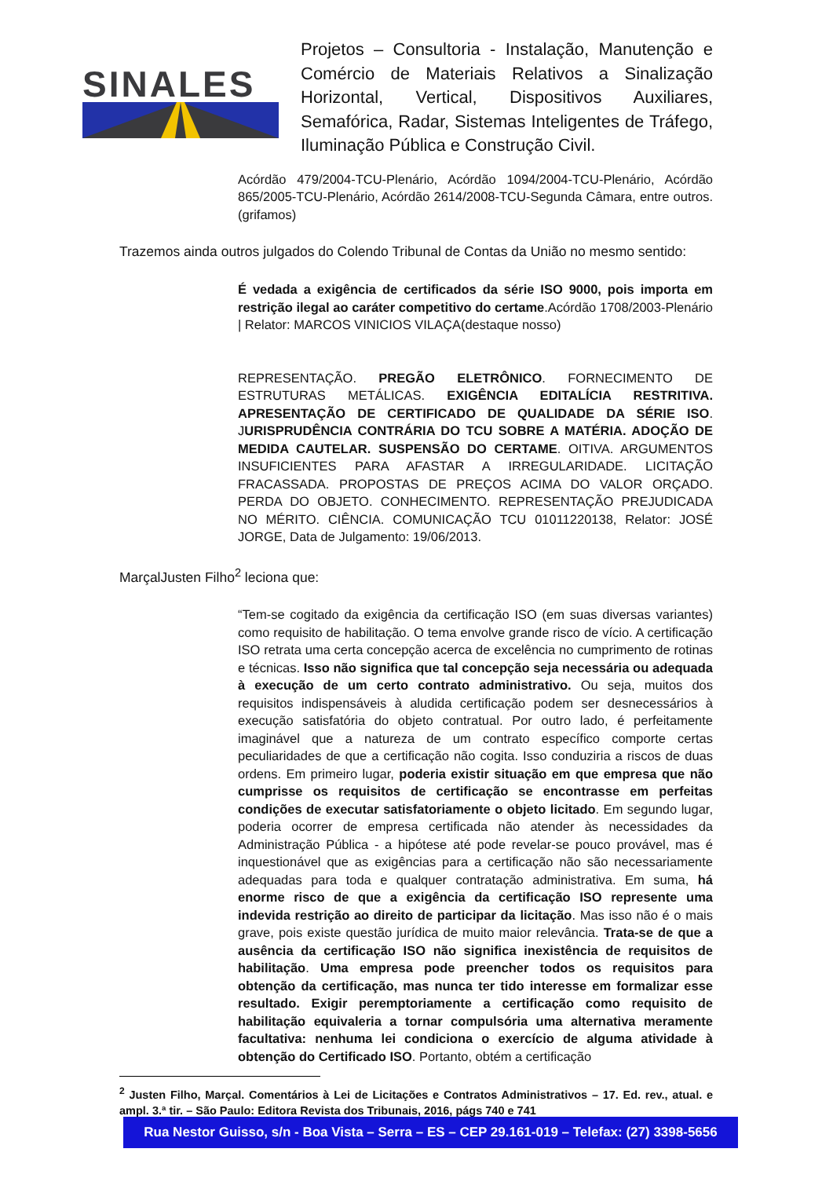SINALES
Projetos – Consultoria - Instalação, Manutenção e Comércio de Materiais Relativos a Sinalização Horizontal, Vertical, Dispositivos Auxiliares, Semafórica, Radar, Sistemas Inteligentes de Tráfego, Iluminação Pública e Construção Civil.
Acórdão 479/2004-TCU-Plenário, Acórdão 1094/2004-TCU-Plenário, Acórdão 865/2005-TCU-Plenário, Acórdão 2614/2008-TCU-Segunda Câmara, entre outros.(grifamos)
Trazemos ainda outros julgados do Colendo Tribunal de Contas da União no mesmo sentido:
É vedada a exigência de certificados da série ISO 9000, pois importa em restrição ilegal ao caráter competitivo do certame.Acórdão 1708/2003-Plenário | Relator: MARCOS VINICIOS VILAÇA(destaque nosso)
REPRESENTAÇÃO. PREGÃO ELETRÔNICO. FORNECIMENTO DE ESTRUTURAS METÁLICAS. EXIGÊNCIA EDITALÍCIA RESTRITIVA. APRESENTAÇÃO DE CERTIFICADO DE QUALIDADE DA SÉRIE ISO. JURISPRUDÊNCIA CONTRÁRIA DO TCU SOBRE A MATÉRIA. ADOÇÃO DE MEDIDA CAUTELAR. SUSPENSÃO DO CERTAME. OITIVA. ARGUMENTOS INSUFICIENTES PARA AFASTAR A IRREGULARIDADE. LICITAÇÃO FRACASSADA. PROPOSTAS DE PREÇOS ACIMA DO VALOR ORÇADO. PERDA DO OBJETO. CONHECIMENTO. REPRESENTAÇÃO PREJUDICADA NO MÉRITO. CIÊNCIA. COMUNICAÇÃO TCU 01011220138, Relator: JOSÉ JORGE, Data de Julgamento: 19/06/2013.
MarçalJusten Filho<sup>2</sup> leciona que:
“Tem-se cogitado da exigência da certificação ISO (em suas diversas variantes) como requisito de habilitação. O tema envolve grande risco de vício. A certificação ISO retrata uma certa concepção acerca de excelência no cumprimento de rotinas e técnicas. Isso não significa que tal concepção seja necessária ou adequada à execução de um certo contrato administrativo. Ou seja, muitos dos requisitos indispensáveis à aludida certificação podem ser desnecessários à execução satisfatória do objeto contratual. Por outro lado, é perfeitamente imaginável que a natureza de um contrato específico comporte certas peculiaridades de que a certificação não cogita. Isso conduziria a riscos de duas ordens. Em primeiro lugar, poderia existir situação em que empresa que não cumprisse os requisitos de certificação se encontrasse em perfeitas condições de executar satisfatoriamente o objeto licitado. Em segundo lugar, poderia ocorrer de empresa certificada não atender às necessidades da Administração Pública - a hipótese até pode revelar-se pouco provável, mas é inquestionável que as exigências para a certificação não são necessariamente adequadas para toda e qualquer contratação administrativa. Em suma, há enorme risco de que a exigência da certificação ISO represente uma indevida restrição ao direito de participar da licitação. Mas isso não é o mais grave, pois existe questão jurídica de muito maior relevância. Trata-se de que a ausência da certificação ISO não significa inexistência de requisitos de habilitação. Uma empresa pode preencher todos os requisitos para obtenção da certificação, mas nunca ter tido interesse em formalizar esse resultado. Exigir peremptoriamente a certificação como requisito de habilitação equivaleria a tornar compulsória uma alternativa meramente facultativa: nenhuma lei condiciona o exercício de alguma atividade à obtenção do Certificado ISO. Portanto, obtém a certificação
<sup>2</sup> Justen Filho, Marçal. Comentários à Lei de Licitações e Contratos Administrativos – 17. Ed. rev., atual. e ampl. 3.ª tir. – São Paulo: Editora Revista dos Tribunais, 2016, págs 740 e 741
Rua Nestor Guisso, s/n - Boa Vista – Serra – ES – CEP 29.161-019 – Telefax: (27) 3398-5656